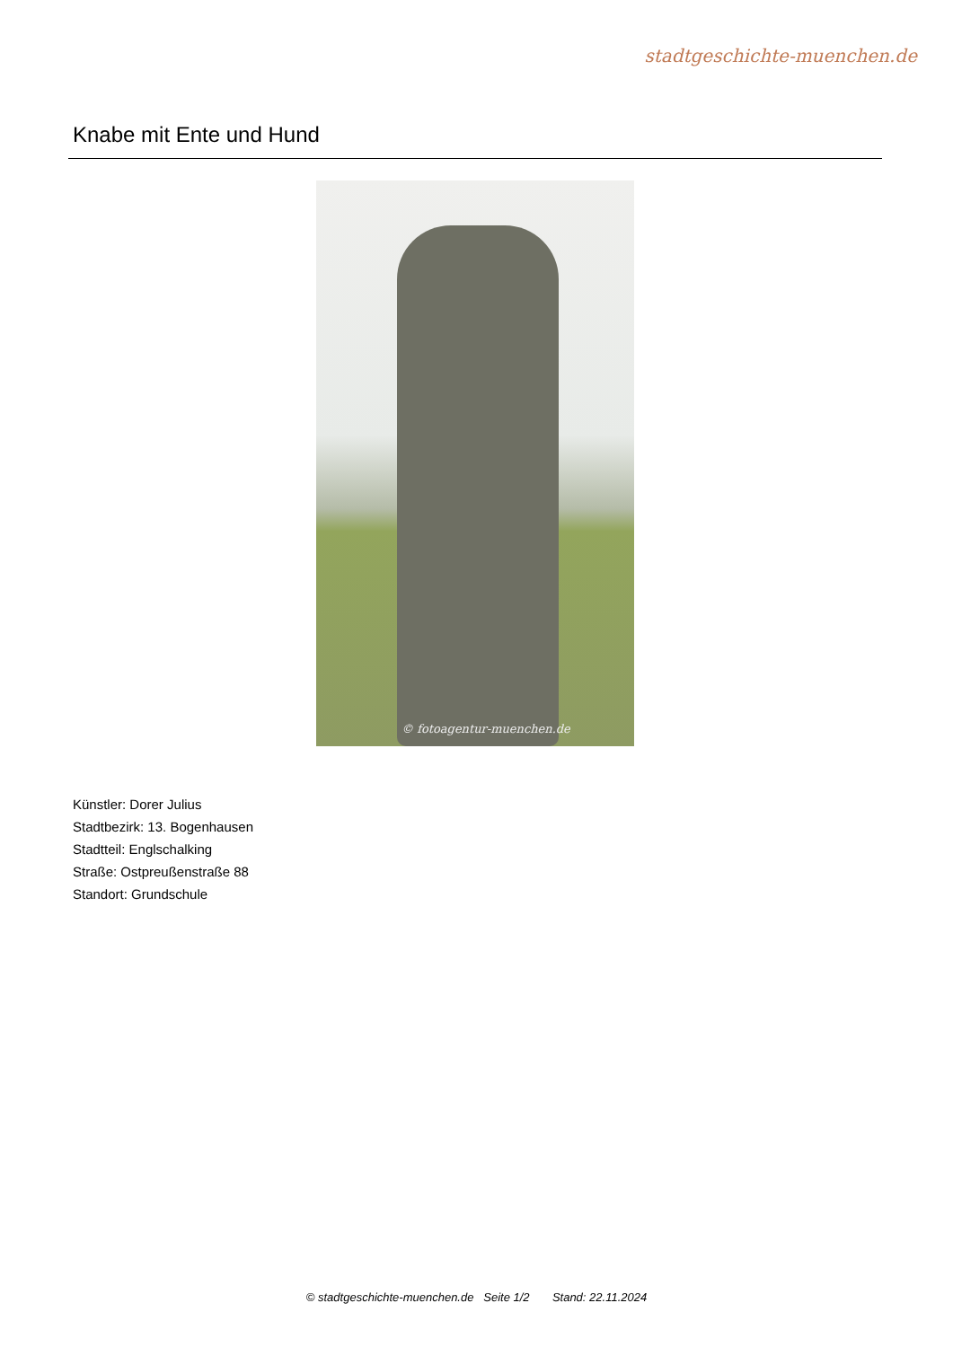stadtgeschichte-muenchen.de
Knabe mit Ente und Hund
© fotoagentur-muenchen.de
Künstler: Dorer Julius
Stadtbezirk: 13. Bogenhausen
Stadtteil: Englschalking
Straße: Ostpreußenstraße 88
Standort: Grundschule
© stadtgeschichte-muenchen.de Seite 1/2 Stand: 22.11.2024